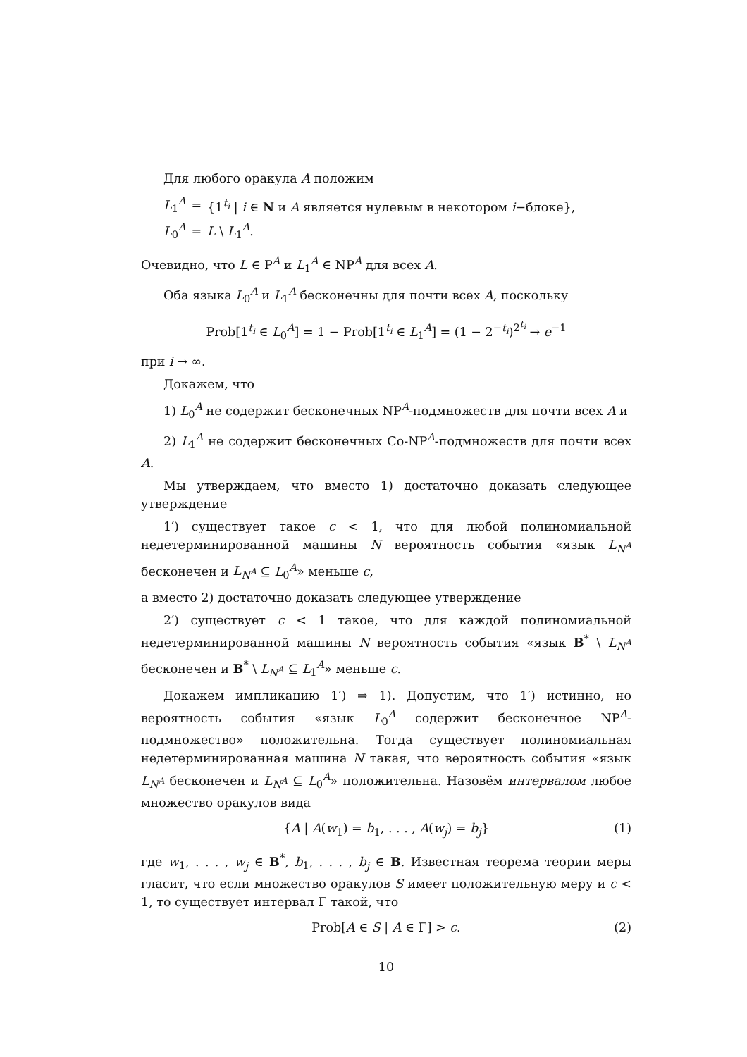Для любого оракула A положим
| L<sub>1</sub><sup>A</sup> | = | {1<sup>t<sub>i</sub></sup> / i ∈ N и A является нулевым в некотором i −блоке}, |
| L<sub>0</sub><sup>A</sup> | = | L \ L<sub>1</sub><sup>A</sup>. |
Очевидно, что L ∈ P<sup>A</sup> и L<sub>1</sub><sup>A</sup> ∈ NP<sup>A</sup> для всех A.
Оба языка L<sub>0</sub><sup>A</sup> и L<sub>1</sub><sup>A</sup> бесконечны для почти всех A, поскольку
Prob[1<sup>t<sub>i</sub></sup> ∈ L<sub>0</sub><sup>A</sup>] = 1 − Prob[1<sup>t<sub>i</sub></sup> ∈ L<sub>1</sub><sup>A</sup>] = (1 − 2<sup>−t<sub>i</sub></sup>)<sup>2<sup>t<sub>i</sub></sup></sup> → e<sup>−1</sup>
при i → ∞.
Докажем, что
1) L<sub>0</sub><sup>A</sup> не содержит бесконечных NP<sup>A</sup>-подмножеств для почти всех A и
2) L<sub>1</sub><sup>A</sup> не содержит бесконечных Co-NP<sup>A</sup>-подмножеств для почти всех A.
Мы утверждаем, что вместо 1) достаточно доказать следующее утверждение
1′) существует такое c < 1, что для любой полиномиальной недетерминированной машины N вероятность события «язык L<sub>N<sup>A</sup></sub> бесконечен и L<sub>N<sup>A</sup></sub> ⊆ L<sub>0</sub><sup>A</sup>» меньше c,
а вместо 2) достаточно доказать следующее утверждение
2′) существует c < 1 такое, что для каждой полиномиальной недетерминированной машины N вероятность события «язык B<sup>*</sup> \ L<sub>N<sup>A</sup></sub> бесконечен и B<sup>*</sup> \ L<sub>N<sup>A</sup></sub> ⊆ L<sub>1</sub><sup>A</sup>» меньше c.
Докажем импликацию 1′) ⇒ 1). Допустим, что 1′) истинно, но вероятность события «язык L<sub>0</sub><sup>A</sup> содержит бесконечное NP<sup>A</sup>-подмножество» положительна. Тогда существует полиномиальная недетерминированная машина N такая, что вероятность события «язык L<sub>N<sup>A</sup></sub> бесконечен и L<sub>N<sup>A</sup></sub> ⊆ L<sub>0</sub><sup>A</sup>» положительна. Назовём интервалом любое множество оракулов вида
{A | A(w<sub>1</sub>) = b<sub>1</sub>, . . . , A(w<sub>j</sub>) = b<sub>j</sub>} (1)
где w<sub>1</sub>, . . . , w<sub>j</sub> ∈ B<sup>*</sup>, b<sub>1</sub>, . . . , b<sub>j</sub> ∈ B. Известная теорема теории меры гласит, что если множество оракулов S имеет положительную меру и c < 1, то существует интервал Γ такой, что
Prob[A ∈ S | A ∈ Γ] > c. (2)
10